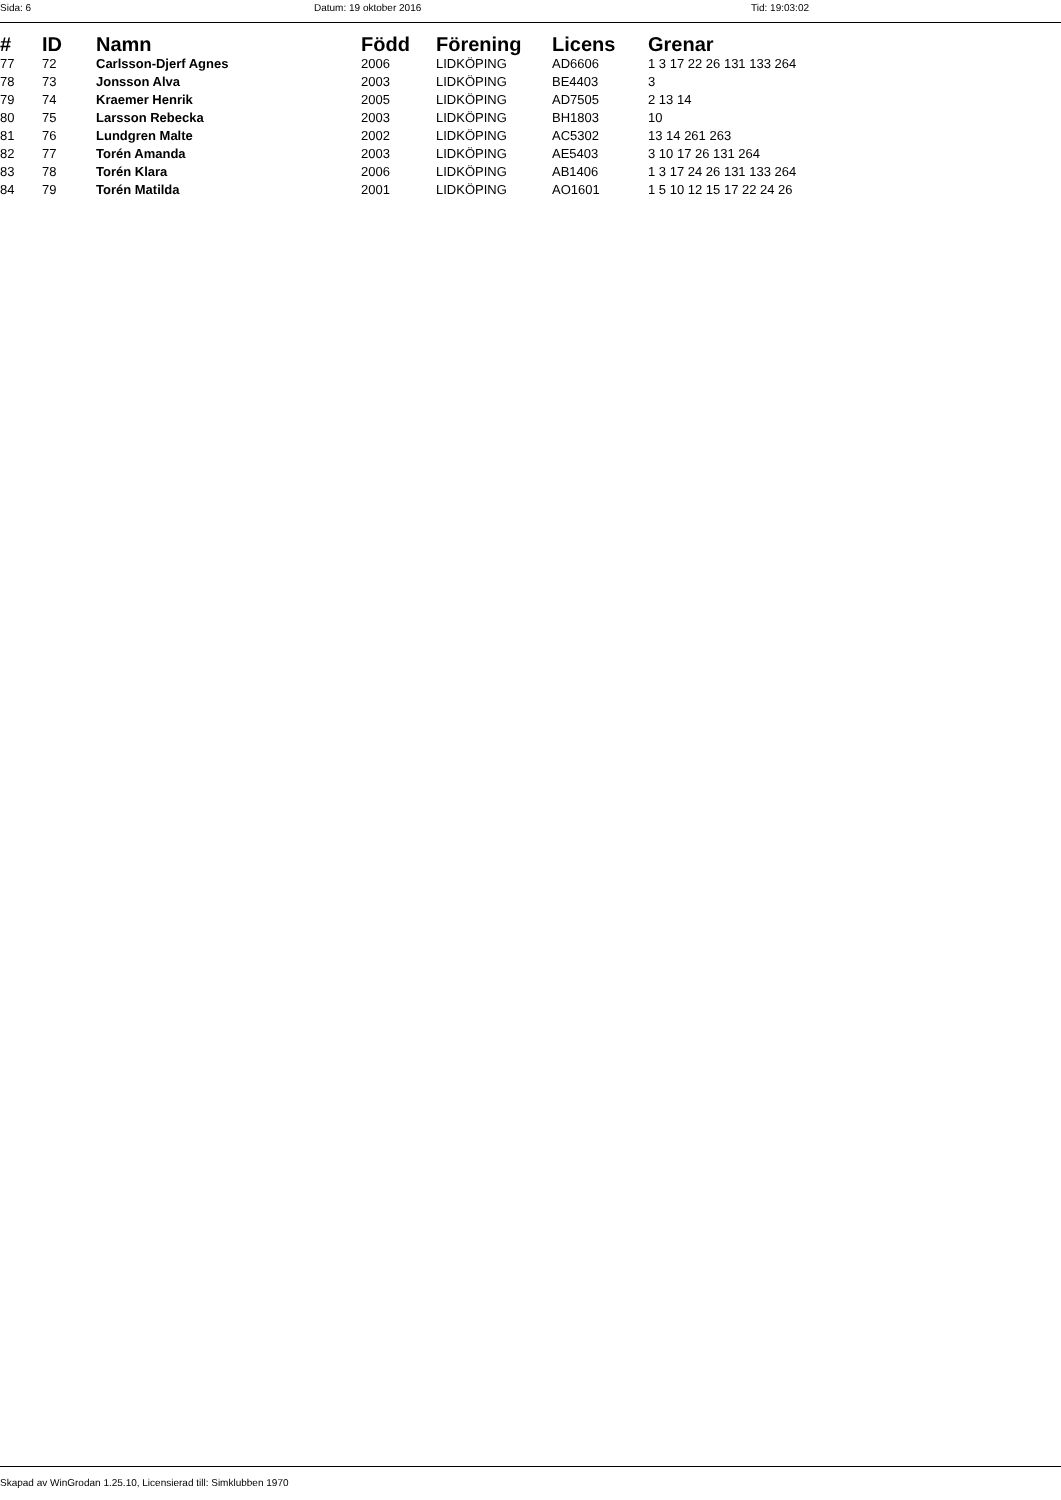Sida: 6 Datum: 19 oktober 2016 Tid: 19:03:02
| # | ID | Namn | Född | Förening | Licens | Grenar |
| --- | --- | --- | --- | --- | --- | --- |
| 77 | 72 | Carlsson-Djerf Agnes | 2006 | LIDKÖPING | AD6606 | 1 3 17 22 26 131 133 264 |
| 78 | 73 | Jonsson Alva | 2003 | LIDKÖPING | BE4403 | 3 |
| 79 | 74 | Kraemer Henrik | 2005 | LIDKÖPING | AD7505 | 2 13 14 |
| 80 | 75 | Larsson Rebecka | 2003 | LIDKÖPING | BH1803 | 10 |
| 81 | 76 | Lundgren Malte | 2002 | LIDKÖPING | AC5302 | 13 14 261 263 |
| 82 | 77 | Torén Amanda | 2003 | LIDKÖPING | AE5403 | 3 10 17 26 131 264 |
| 83 | 78 | Torén Klara | 2006 | LIDKÖPING | AB1406 | 1 3 17 24 26 131 133 264 |
| 84 | 79 | Torén Matilda | 2001 | LIDKÖPING | AO1601 | 1 5 10 12 15 17 22 24 26 |
Skapad av WinGrodan 1.25.10, Licensierad till: Simklubben 1970